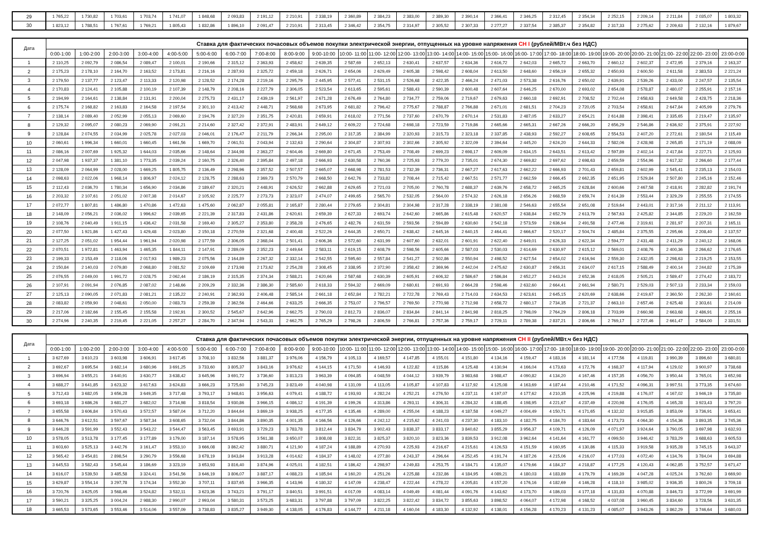| 29 | 1 765,22 | 1 730,82 | 1 703,61 | 1 703,74 | 1 741,07 | 1 848,68 | 2 093,83 | 2 191,12 | 2 210,91 | 2 338,19 | 2 360,89 | 2 384,23 | 2 383,00 | 2 389,30 | 2 390,14 | 2 366,41 | 2 346,25 | 2 312,45 | 2 354,34 | 2 252,15 | 2 209,14 | 2 211,84 | 2 035,07 | 1 803,32 |
| 30 | 1 823,12 | 1 788,51 | 1 767,61 | 1 769,21 | 1 805,43 | 1 832,86 | 1 896,10 | 2 091,47 | 2 210,91 | 2 313,45 | 2 346,42 | 2 354,75 | 2 314,97 | 2 305,52 | 2 307,33 | 2 277,27 | 2 337,54 | 2 385,37 | 2 354,82 | 2 317,33 | 2 275,62 | 2 209,63 | 2 132,16 | 1 879,67 |
| Дата | Ставка для фактических почасовых объемов покупки электрической энергии, отпущенных на уровне напряжения СН I (рублей/МВт.ч без НДС) | | | | | | | | | | | | | | | | | | | | | | | |
| --- | --- | --- | --- | --- | --- | --- | --- | --- | --- | --- | --- | --- | --- | --- | --- | --- | --- | --- | --- | --- | --- | --- | --- | --- |
| | 0:00-1:00 | 1:00-2:00 | 2:00-3:00 | 3:00-4:00 | 4:00-5:00 | 5:00-6:00 | 6:00-7:00 | 7:00-8:00 | 8:00-9:00 | 9:00-10:00 | 10:00- 11:00 | 11:00- 12:00 | 12:00- 13:00 | 13:00- 14:00 | 14:00- 15:00 | 15:00- 16:00 | 16:00- 17:00 | 17:00- 18:00 | 18:00- 19:00 | 19:00- 20:00 | 20:00- 21:00 | 21:00- 22:00 | 22:00- 23:00 | 23:00-0:00 |
| 1 | 2 110,25 | 2 092,79 | 2 086,54 | 2 089,47 | 2 100,01 | 2 190,66 | 2 315,12 | 2 363,93 | 2 458,62 | 2 639,35 | 2 587,69 | 2 652,13 | 2 630,41 | 2 637,57 | 2 634,36 | 2 616,72 | 2 642,03 | 2 665,72 | 2 663,70 | 2 660,12 | 2 602,37 | 2 472,95 | 2 379,16 | 2 163,37 |
| 2 | 2 175,23 | 2 178,10 | 2 164,70 | 2 163,52 | 2 173,81 | 2 216,16 | 2 287,93 | 2 325,72 | 2 459,18 | 2 626,71 | 2 654,06 | 2 629,49 | 2 605,38 | 2 598,42 | 2 608,04 | 2 613,50 | 2 648,60 | 2 656,19 | 2 655,32 | 2 650,93 | 2 600,50 | 2 611,58 | 2 383,53 | 2 221,24 |
| 3 | 2 179,50 | 2 137,77 | 2 123,47 | 2 113,33 | 2 120,98 | 2 128,52 | 2 174,28 | 2 219,16 | 2 295,79 | 2 445,95 | 2 577,41 | 2 531,15 | 2 526,68 | 2 422,35 | 2 466,24 | 2 471,03 | 2 573,38 | 2 616,76 | 2 650,02 | 2 639,91 | 2 539,26 | 2 433,00 | 2 247,57 | 2 135,54 |
| 4 | 2 170,83 | 2 124,41 | 2 105,88 | 2 100,19 | 2 107,39 | 2 148,79 | 2 208,16 | 2 227,79 | 2 306,05 | 2 523,54 | 2 613,65 | 2 595,61 | 2 588,43 | 2 590,39 | 2 600,48 | 2 607,64 | 2 646,25 | 2 670,00 | 2 693,02 | 2 654,08 | 2 578,87 | 2 480,07 | 2 255,91 | 2 157,16 |
| 5 | 2 194,99 | 2 164,61 | 2 138,84 | 2 131,91 | 2 200,04 | 2 275,73 | 2 431,17 | 2 439,19 | 2 561,97 | 2 671,28 | 2 676,49 | 2 764,80 | 2 734,77 | 2 759,06 | 2 719,67 | 2 679,63 | 2 660,18 | 2 692,91 | 2 708,52 | 2 702,44 | 2 658,63 | 2 649,58 | 2 428,75 | 2 218,36 |
| 6 | 2 175,74 | 2 168,82 | 2 163,83 | 2 164,58 | 2 197,54 | 2 301,10 | 2 413,42 | 2 448,71 | 2 568,68 | 2 673,95 | 2 681,82 | 2 796,42 | 2 775,67 | 2 788,87 | 2 766,88 | 2 671,01 | 2 681,51 | 2 704,23 | 2 720,05 | 2 703,54 | 2 658,61 | 2 647,84 | 2 405,99 | 2 279,76 |
| 7 | 2 138,14 | 2 089,40 | 2 052,99 | 2 055,13 | 2 069,60 | 2 194,76 | 2 327,20 | 2 351,75 | 2 420,81 | 2 659,91 | 2 618,02 | 2 771,56 | 2 737,60 | 2 670,79 | 2 670,14 | 2 531,83 | 2 487,05 | 2 633,27 | 2 654,21 | 2 614,88 | 2 398,41 | 2 335,65 | 2 219,47 | 2 135,97 |
| 8 | 2 129,32 | 2 095,07 | 2 080,23 | 2 069,90 | 2 091,21 | 2 214,60 | 2 327,42 | 2 372,91 | 2 483,91 | 2 649,12 | 2 609,22 | 2 724,68 | 2 698,18 | 2 723,59 | 2 719,86 | 2 665,66 | 2 665,31 | 2 667,26 | 2 666,20 | 2 656,29 | 2 546,86 | 2 636,92 | 2 375,91 | 2 227,92 |
| 9 | 2 128,84 | 2 074,55 | 2 034,99 | 2 025,78 | 2 027,03 | 2 046,01 | 2 176,47 | 2 211,79 | 2 266,34 | 2 295,00 | 2 317,35 | 2 384,99 | 2 320,93 | 2 315,73 | 2 323,18 | 2 337,85 | 2 438,93 | 2 592,27 | 2 608,65 | 2 554,53 | 2 407,20 | 2 272,61 | 2 180,54 | 2 115,49 |
| 10 | 2 060,61 | 1 996,34 | 1 660,01 | 1 660,45 | 1 661,56 | 1 669,70 | 2 061,51 | 2 043,94 | 2 132,63 | 2 290,64 | 2 304,87 | 2 307,93 | 2 302,66 | 2 305,92 | 2 322,09 | 2 394,64 | 2 445,20 | 2 624,20 | 2 644,33 | 2 582,06 | 2 428,98 | 2 265,85 | 2 171,19 | 2 088,09 |
| 11 | 2 086,16 | 2 007,69 | 1 925,32 | 1 644,03 | 2 035,66 | 2 148,64 | 2 344,98 | 2 363,27 | 2 604,46 | 2 669,80 | 2 671,45 | 2 753,49 | 2 708,49 | 2 699,23 | 2 698,17 | 2 609,09 | 2 634,15 | 2 643,51 | 2 613,42 | 2 597,89 | 2 402,14 | 2 417,84 | 2 227,71 | 2 125,93 |
| 12 | 2 047,98 | 1 937,37 | 1 381,10 | 1 773,35 | 2 039,24 | 2 160,75 | 2 326,40 | 2 395,84 | 2 497,18 | 2 666,93 | 2 630,58 | 2 760,36 | 2 725,93 | 2 779,20 | 2 735,01 | 2 674,30 | 2 669,82 | 2 697,62 | 2 698,63 | 2 659,59 | 2 554,96 | 2 617,32 | 2 266,60 | 2 177,44 |
| 13 | 2 128,09 | 2 064,99 | 2 028,00 | 1 669,25 | 1 805,75 | 2 136,49 | 2 298,96 | 2 357,52 | 2 507,57 | 2 665,07 | 2 668,98 | 2 781,53 | 2 732,39 | 2 736,31 | 2 667,27 | 2 617,63 | 2 662,22 | 2 666,93 | 2 701,43 | 2 659,81 | 2 602,99 | 2 545,41 | 2 235,13 | 2 154,03 |
| 14 | 2 098,63 | 2 022,06 | 1 968,14 | 1 806,97 | 2 024,12 | 2 128,75 | 2 288,63 | 2 369,73 | 2 570,79 | 2 668,50 | 2 642,76 | 2 733,82 | 2 708,44 | 2 715,42 | 2 667,51 | 2 571,77 | 2 662,59 | 2 666,45 | 2 662,35 | 2 651,95 | 2 529,84 | 2 507,80 | 2 245,16 | 2 152,46 |
| 15 | 2 112,43 | 2 036,70 | 1 780,34 | 1 656,90 | 2 034,86 | 2 189,67 | 2 320,21 | 2 448,91 | 2 626,52 | 2 662,88 | 2 629,65 | 2 721,03 | 2 705,00 | 2 760,78 | 2 688,37 | 2 639,76 | 2 658,72 | 2 665,25 | 2 628,84 | 2 600,66 | 2 467,58 | 2 418,91 | 2 282,82 | 2 191,74 |
| 16 | 2 203,32 | 2 107,61 | 2 051,02 | 2 007,38 | 2 014,67 | 2 105,92 | 2 225,77 | 2 273,73 | 2 323,07 | 2 474,07 | 2 499,65 | 2 565,70 | 2 532,05 | 2 564,00 | 2 574,32 | 2 626,18 | 2 656,26 | 2 668,59 | 2 659,74 | 2 614,39 | 2 553,44 | 2 329,29 | 2 255,55 | 2 174,55 |
| 17 | 2 072,77 | 1 807,81 | 1 486,80 | 1 470,86 | 1 472,63 | 1 475,60 | 2 062,87 | 2 055,81 | 2 165,87 | 2 280,44 | 2 279,65 | 2 304,81 | 2 304,98 | 2 317,28 | 2 338,19 | 2 381,08 | 2 546,63 | 2 655,54 | 2 651,08 | 2 519,64 | 2 443,01 | 2 317,16 | 2 211,12 | 2 113,91 |
| 18 | 2 148,09 | 2 056,21 | 2 036,02 | 1 996,62 | 2 039,65 | 2 221,39 | 2 317,83 | 2 431,86 | 2 620,61 | 2 659,39 | 2 627,33 | 2 693,74 | 2 642,60 | 2 665,86 | 2 615,48 | 2 620,57 | 2 638,84 | 2 652,79 | 2 613,79 | 2 567,63 | 2 425,82 | 2 344,85 | 2 229,20 | 2 162,59 |
| 19 | 2 108,76 | 2 040,49 | 1 911,15 | 1 436,42 | 2 031,58 | 2 169,40 | 2 305,27 | 2 353,80 | 2 358,28 | 2 476,65 | 2 482,76 | 2 631,59 | 2 593,56 | 2 594,89 | 2 630,60 | 2 542,18 | 2 573,59 | 2 636,94 | 2 491,58 | 2 477,46 | 2 319,61 | 2 281,97 | 2 207,31 | 2 165,11 |
| 20 | 2 077,50 | 1 921,86 | 1 427,43 | 1 429,48 | 2 023,80 | 2 150,18 | 2 270,59 | 2 321,68 | 2 400,48 | 2 522,26 | 2 644,35 | 2 650,71 | 2 638,42 | 2 645,16 | 2 640,15 | 2 464,41 | 2 666,67 | 2 520,17 | 2 504,74 | 2 485,84 | 2 375,55 | 2 295,66 | 2 208,40 | 2 137,57 |
| 21 | 2 127,25 | 2 051,02 | 1 954,44 | 1 961,94 | 2 020,98 | 2 177,59 | 2 306,05 | 2 368,04 | 2 501,41 | 2 606,36 | 2 572,60 | 2 631,99 | 2 607,60 | 2 632,01 | 2 601,91 | 2 622,40 | 2 649,01 | 2 626,33 | 2 622,34 | 2 594,77 | 2 431,48 | 2 411,29 | 2 240,12 | 2 168,06 |
| 22 | 2 070,51 | 1 972,81 | 1 463,94 | 1 465,35 | 1 844,11 | 2 147,91 | 2 289,09 | 2 352,23 | 2 449,64 | 2 583,11 | 2 619,15 | 2 608,79 | 2 598,56 | 2 605,66 | 2 587,03 | 2 530,03 | 2 614,69 | 2 630,97 | 2 615,12 | 2 569,01 | 2 408,76 | 2 400,36 | 2 266,62 | 2 176,65 |
| 23 | 2 199,33 | 2 153,49 | 2 118,06 | 2 017,93 | 1 989,23 | 2 075,56 | 2 164,89 | 2 267,32 | 2 332,14 | 2 542,55 | 2 595,60 | 2 557,84 | 2 541,27 | 2 502,86 | 2 550,94 | 2 498,52 | 2 627,54 | 2 654,02 | 2 616,94 | 2 559,30 | 2 432,05 | 2 298,63 | 2 219,25 | 2 153,55 |
| 24 | 2 150,84 | 2 140,03 | 2 079,80 | 2 068,80 | 2 081,52 | 2 109,69 | 2 173,98 | 2 173,62 | 2 254,28 | 2 308,45 | 2 338,95 | 2 372,90 | 2 358,42 | 2 369,96 | 2 442,04 | 2 475,62 | 2 630,87 | 2 656,31 | 2 634,07 | 2 617,15 | 2 588,49 | 2 400,14 | 2 244,82 | 2 175,39 |
| 25 | 2 076,55 | 2 049,00 | 1 991,72 | 2 028,75 | 2 062,44 | 2 186,19 | 2 315,35 | 2 374,34 | 2 588,21 | 2 620,66 | 2 587,68 | 2 630,39 | 2 605,91 | 2 606,32 | 2 586,67 | 2 586,84 | 2 652,27 | 2 643,24 | 2 652,36 | 2 618,05 | 2 505,21 | 2 589,47 | 2 274,42 | 2 183,72 |
| 26 | 2 107,91 | 2 091,94 | 2 076,85 | 2 087,02 | 2 148,66 | 2 209,29 | 2 332,36 | 2 386,30 | 2 585,60 | 2 618,33 | 2 594,32 | 2 669,09 | 2 680,61 | 2 691,93 | 2 664,28 | 2 598,46 | 2 632,60 | 2 664,41 | 2 661,94 | 2 580,71 | 2 529,03 | 2 507,13 | 2 233,34 | 2 159,03 |
| 27 | 2 125,13 | 2 090,05 | 2 071,83 | 2 081,21 | 2 135,22 | 2 240,91 | 2 362,93 | 2 406,48 | 2 585,14 | 2 661,18 | 2 652,84 | 2 782,21 | 2 722,78 | 2 769,43 | 2 714,03 | 2 634,53 | 2 623,61 | 2 645,15 | 2 620,69 | 2 638,66 | 2 419,67 | 2 360,50 | 2 262,30 | 2 160,61 |
| 28 | 2 083,82 | 2 059,90 | 2 048,61 | 2 050,00 | 2 083,73 | 2 259,39 | 2 362,56 | 2 464,66 | 2 633,25 | 2 666,35 | 2 753,07 | 2 796,57 | 2 769,50 | 2 770,98 | 2 712,98 | 2 658,72 | 2 680,17 | 2 734,35 | 2 721,37 | 2 663,10 | 2 657,46 | 2 625,48 | 2 303,61 | 2 214,09 |
| 29 | 2 217,06 | 2 182,66 | 2 155,45 | 2 155,58 | 2 192,91 | 2 300,52 | 2 545,67 | 2 642,96 | 2 662,75 | 2 790,03 | 2 812,73 | 2 836,07 | 2 834,84 | 2 841,14 | 2 841,98 | 2 818,25 | 2 798,09 | 2 764,29 | 2 806,18 | 2 703,99 | 2 660,98 | 2 663,68 | 2 486,91 | 2 255,16 |
| 30 | 2 274,96 | 2 240,35 | 2 219,45 | 2 221,05 | 2 257,27 | 2 284,70 | 2 347,94 | 2 543,31 | 2 662,75 | 2 765,29 | 2 798,26 | 2 806,59 | 2 766,81 | 2 757,36 | 2 759,17 | 2 729,11 | 2 789,38 | 2 837,21 | 2 806,66 | 2 769,17 | 2 727,46 | 2 661,47 | 2 584,00 | 2 331,51 |
| Дата | Ставка для фактических почасовых объемов покупки электрической энергии, отпущенных на уровне напряжения СН II (рублей/МВт.ч без НДС) | | | | | | | | | | | | | | | | | | | | | | | |
| --- | --- | --- | --- | --- | --- | --- | --- | --- | --- | --- | --- | --- | --- | --- | --- | --- | --- | --- | --- | --- | --- | --- | --- | --- |
| | 0:00-1:00 | 1:00-2:00 | 2:00-3:00 | 3:00-4:00 | 4:00-5:00 | 5:00-6:00 | 6:00-7:00 | 7:00-8:00 | 8:00-9:00 | 9:00-10:00 | 10:00- 11:00 | 11:00- 12:00 | 12:00- 13:00 | 13:00- 14:00 | 14:00- 15:00 | 15:00- 16:00 | 16:00- 17:00 | 17:00- 18:00 | 18:00- 19:00 | 19:00- 20:00 | 20:00- 21:00 | 21:00- 22:00 | 22:00- 23:00 | 23:00-0:00 |
| 1 | 3 627,69 | 3 610,23 | 3 603,98 | 3 606,91 | 3 617,45 | 3 708,10 | 3 832,56 | 3 881,37 | 3 976,06 | 4 156,79 | 4 105,13 | 4 169,57 | 4 147,85 | 4 155,01 | 4 151,80 | 4 134,16 | 4 159,47 | 4 183,16 | 4 181,14 | 4 177,56 | 4 119,81 | 3 990,39 | 3 896,60 | 3 680,81 |
| 2 | 3 692,67 | 3 695,54 | 3 682,14 | 3 680,96 | 3 691,25 | 3 733,60 | 3 805,37 | 3 843,16 | 3 976,62 | 4 144,15 | 4 171,50 | 4 146,93 | 4 122,82 | 4 115,86 | 4 125,48 | 4 130,94 | 4 166,04 | 4 173,63 | 4 172,76 | 4 168,37 | 4 117,94 | 4 129,02 | 3 900,97 | 3 738,68 |
| 3 | 3 696,94 | 3 655,21 | 3 640,91 | 3 630,77 | 3 638,42 | 3 645,96 | 3 691,72 | 3 736,60 | 3 813,23 | 3 963,39 | 4 094,85 | 4 048,59 | 4 044,12 | 3 939,79 | 3 983,68 | 3 988,47 | 4 090,82 | 4 134,20 | 4 167,46 | 4 157,35 | 4 056,70 | 3 950,44 | 3 765,01 | 3 652,98 |
| 4 | 3 688,27 | 3 641,85 | 3 623,32 | 3 617,63 | 3 624,83 | 3 666,23 | 3 725,60 | 3 745,23 | 3 823,49 | 4 040,98 | 4 131,09 | 4 113,05 | 4 105,87 | 4 107,83 | 4 117,92 | 4 125,08 | 4 163,69 | 4 187,44 | 4 210,46 | 4 171,52 | 4 096,31 | 3 997,51 | 3 773,35 | 3 674,60 |
| 5 | 3 712,43 | 3 682,05 | 3 656,28 | 3 649,35 | 3 717,48 | 3 793,17 | 3 948,61 | 3 956,63 | 4 079,41 | 4 188,72 | 4 193,93 | 4 282,24 | 4 252,21 | 4 276,50 | 4 237,11 | 4 197,07 | 4 177,62 | 4 210,35 | 4 225,96 | 4 219,88 | 4 176,07 | 4 167,02 | 3 946,19 | 3 735,80 |
| 6 | 3 693,18 | 3 686,26 | 3 681,27 | 3 682,02 | 3 714,98 | 3 818,54 | 3 930,86 | 3 966,15 | 4 086,12 | 4 191,39 | 4 199,26 | 4 313,86 | 4 293,11 | 4 306,31 | 4 284,32 | 4 188,45 | 4 198,95 | 4 221,67 | 4 237,49 | 4 220,98 | 4 176,05 | 4 165,28 | 3 923,43 | 3 797,20 |
| 7 | 3 655,58 | 3 606,84 | 3 570,43 | 3 572,57 | 3 587,04 | 3 712,20 | 3 844,64 | 3 869,19 | 3 938,25 | 4 177,35 | 4 135,46 | 4 289,00 | 4 255,04 | 4 188,23 | 4 187,58 | 4 049,27 | 4 004,49 | 4 150,71 | 4 171,65 | 4 132,32 | 3 915,85 | 3 853,09 | 3 736,91 | 3 653,41 |
| 8 | 3 646,76 | 3 612,51 | 3 597,67 | 3 587,34 | 3 608,65 | 3 732,04 | 3 844,86 | 3 890,35 | 4 001,35 | 4 166,56 | 4 126,66 | 4 242,12 | 4 215,62 | 4 241,03 | 4 237,30 | 4 183,10 | 4 182,75 | 4 184,70 | 4 183,64 | 4 173,73 | 4 064,30 | 4 154,36 | 3 893,35 | 3 745,36 |
| 9 | 3 646,28 | 3 591,99 | 3 552,43 | 3 543,22 | 3 544,47 | 3 563,45 | 3 693,91 | 3 729,23 | 3 783,78 | 3 812,44 | 3 834,79 | 3 902,43 | 3 838,37 | 3 833,17 | 3 840,62 | 3 855,29 | 3 956,37 | 4 109,71 | 4 126,09 | 4 071,97 | 3 924,64 | 3 790,05 | 3 697,98 | 3 632,93 |
| 10 | 3 578,05 | 3 513,78 | 3 177,45 | 3 177,89 | 3 179,00 | 3 187,14 | 3 578,95 | 3 561,38 | 3 650,07 | 3 808,08 | 3 822,31 | 3 825,37 | 3 820,10 | 3 823,36 | 3 839,53 | 3 912,08 | 3 962,64 | 4 141,64 | 4 161,77 | 4 099,50 | 3 946,42 | 3 783,29 | 3 688,63 | 3 605,53 |
| 11 | 3 603,60 | 3 525,13 | 3 442,76 | 3 161,47 | 3 553,10 | 3 666,08 | 3 862,42 | 3 880,71 | 4 121,90 | 4 187,24 | 4 188,89 | 4 270,93 | 4 225,93 | 4 216,67 | 4 215,61 | 4 126,53 | 4 151,59 | 4 160,95 | 4 130,86 | 4 115,33 | 3 919,58 | 3 935,28 | 3 745,15 | 3 643,37 |
| 12 | 3 565,42 | 3 454,81 | 2 898,54 | 3 290,79 | 3 556,68 | 3 678,19 | 3 843,84 | 3 913,28 | 4 014,62 | 4 184,37 | 4 148,02 | 4 277,80 | 4 243,37 | 4 296,64 | 4 252,45 | 4 191,74 | 4 187,26 | 4 215,06 | 4 216,07 | 4 177,03 | 4 072,40 | 4 134,76 | 3 784,04 | 3 694,88 |
| 13 | 3 645,53 | 3 582,43 | 3 545,44 | 3 186,69 | 3 323,19 | 3 653,93 | 3 816,40 | 3 874,96 | 4 025,01 | 4 182,51 | 4 186,42 | 4 298,97 | 4 249,83 | 4 253,75 | 4 184,71 | 4 135,07 | 4 179,66 | 4 184,37 | 4 218,87 | 4 177,25 | 4 120,43 | 4 062,85 | 3 752,57 | 3 671,47 |
| 14 | 3 616,07 | 3 539,50 | 3 485,58 | 3 324,41 | 3 541,56 | 3 646,19 | 3 806,07 | 3 887,17 | 4 088,23 | 4 185,94 | 4 160,20 | 4 251,26 | 4 225,88 | 4 232,86 | 4 184,95 | 4 089,21 | 4 180,03 | 4 183,89 | 4 179,79 | 4 169,39 | 4 047,28 | 4 025,24 | 3 762,60 | 3 669,90 |
| 15 | 3 629,87 | 3 554,14 | 3 297,78 | 3 174,34 | 3 552,30 | 3 707,11 | 3 837,65 | 3 966,35 | 4 143,96 | 4 180,32 | 4 147,09 | 4 238,47 | 4 222,44 | 4 278,22 | 4 205,81 | 4 157,20 | 4 176,16 | 4 182,69 | 4 146,28 | 4 118,10 | 3 985,02 | 3 936,35 | 3 800,26 | 3 709,18 |
| 16 | 3 720,76 | 3 625,05 | 3 568,46 | 3 524,82 | 3 532,11 | 3 623,36 | 3 743,21 | 3 791,17 | 3 840,51 | 3 991,51 | 4 017,09 | 4 083,14 | 4 049,49 | 4 081,44 | 4 091,76 | 4 143,62 | 4 173,70 | 4 186,03 | 4 177,18 | 4 131,83 | 4 070,88 | 3 846,73 | 3 772,99 | 3 691,99 |
| 17 | 3 590,21 | 3 325,25 | 3 004,24 | 2 988,30 | 2 990,07 | 2 993,04 | 3 580,31 | 3 573,25 | 3 683,31 | 3 797,88 | 3 797,09 | 3 822,25 | 3 822,42 | 3 834,72 | 3 855,63 | 3 898,52 | 4 064,07 | 4 172,98 | 4 168,52 | 4 037,08 | 3 960,45 | 3 834,60 | 3 728,56 | 3 631,35 |
| 18 | 3 665,53 | 3 573,65 | 3 553,46 | 3 514,06 | 3 557,09 | 3 738,83 | 3 835,27 | 3 949,30 | 4 138,05 | 4 176,83 | 4 144,77 | 4 211,18 | 4 160,04 | 4 183,30 | 4 132,92 | 4 138,01 | 4 156,28 | 4 170,23 | 4 131,23 | 4 085,07 | 3 943,26 | 3 862,29 | 3 746,64 | 3 680,03 |